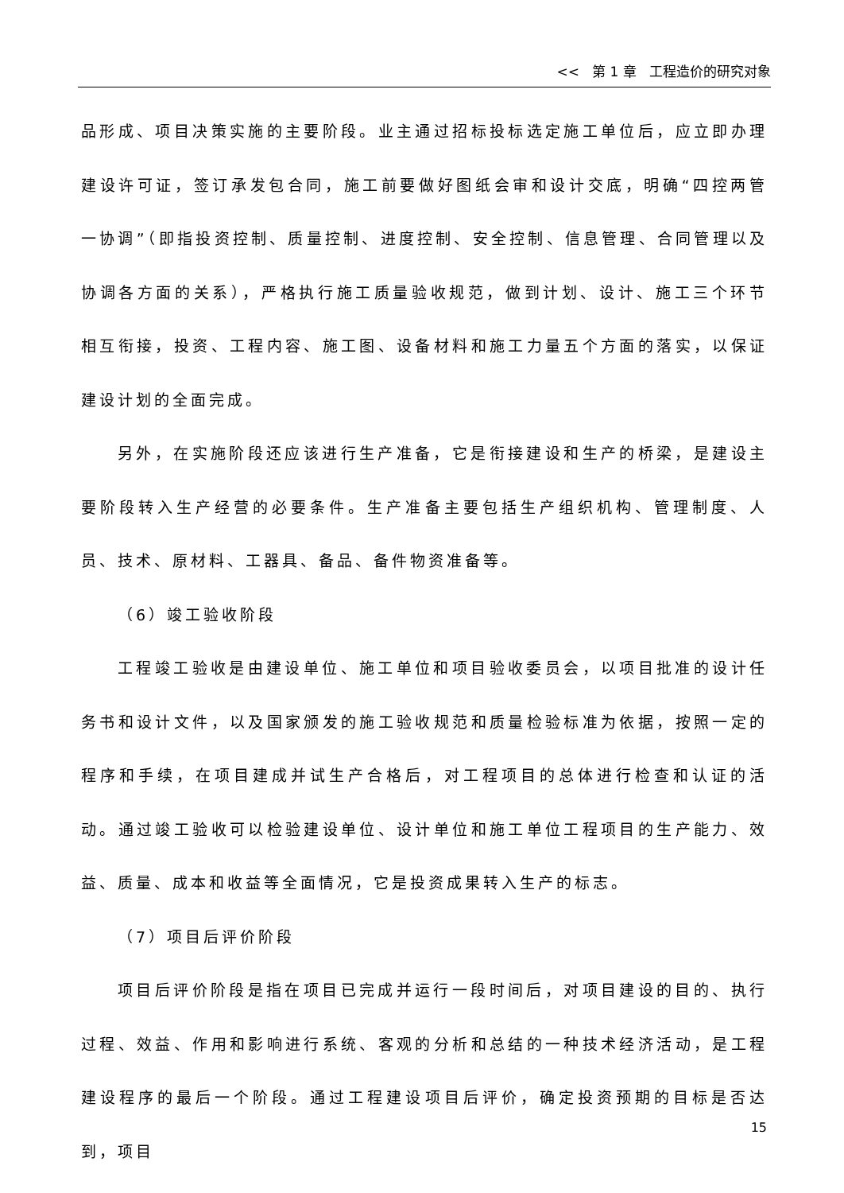<< 第 1 章 工程造价的研究对象
品形成、项目决策实施的主要阶段。业主通过招标投标选定施工单位后，应立即办理建设许可证，签订承发包合同，施工前要做好图纸会审和设计交底，明确“四控两管一协调”（即指投资控制、质量控制、进度控制、安全控制、信息管理、合同管理以及协调各方面的关系），严格执行施工质量验收规范，做到计划、设计、施工三个环节相互衔接，投资、工程内容、施工图、设备材料和施工力量五个方面的落实，以保证建设计划的全面完成。
另外，在实施阶段还应该进行生产准备，它是衔接建设和生产的桥梁，是建设主要阶段转入生产经营的必要条件。生产准备主要包括生产组织机构、管理制度、人员、技术、原材料、工器具、备品、备件物资准备等。
（6）竣工验收阶段
工程竣工验收是由建设单位、施工单位和项目验收委员会，以项目批准的设计任务书和设计文件，以及国家颁发的施工验收规范和质量检验标准为依据，按照一定的程序和手续，在项目建成并试生产合格后，对工程项目的总体进行检查和认证的活动。通过竣工验收可以检验建设单位、设计单位和施工单位工程项目的生产能力、效益、质量、成本和收益等全面情况，它是投资成果转入生产的标志。
（7）项目后评价阶段
项目后评价阶段是指在项目已完成并运行一段时间后，对项目建设的目的、执行过程、效益、作用和影响进行系统、客观的分析和总结的一种技术经济活动，是工程建设程序的最后一个阶段。通过工程建设项目后评价，确定投资预期的目标是否达到，项目
15